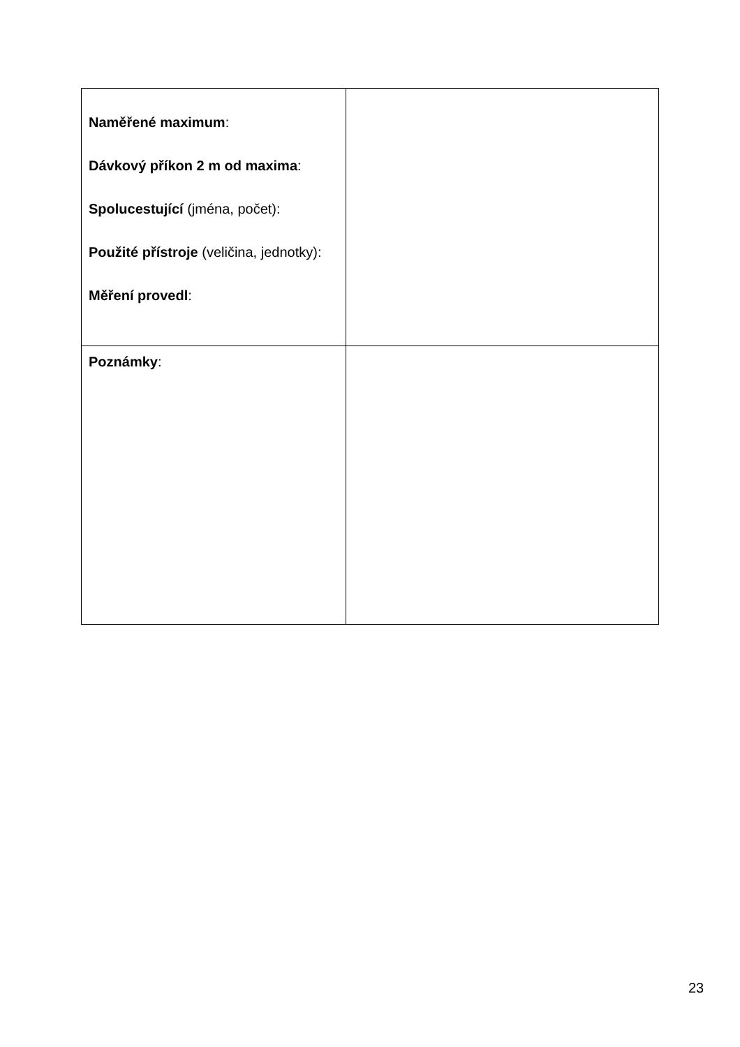| Naměřené maximum : Dávkový příkon 2 m od maxima : Spolucestující (jména, počet): Použité přístroje (veličina, jednotky): Měření provedl : | |
| Poznámky : | |
23